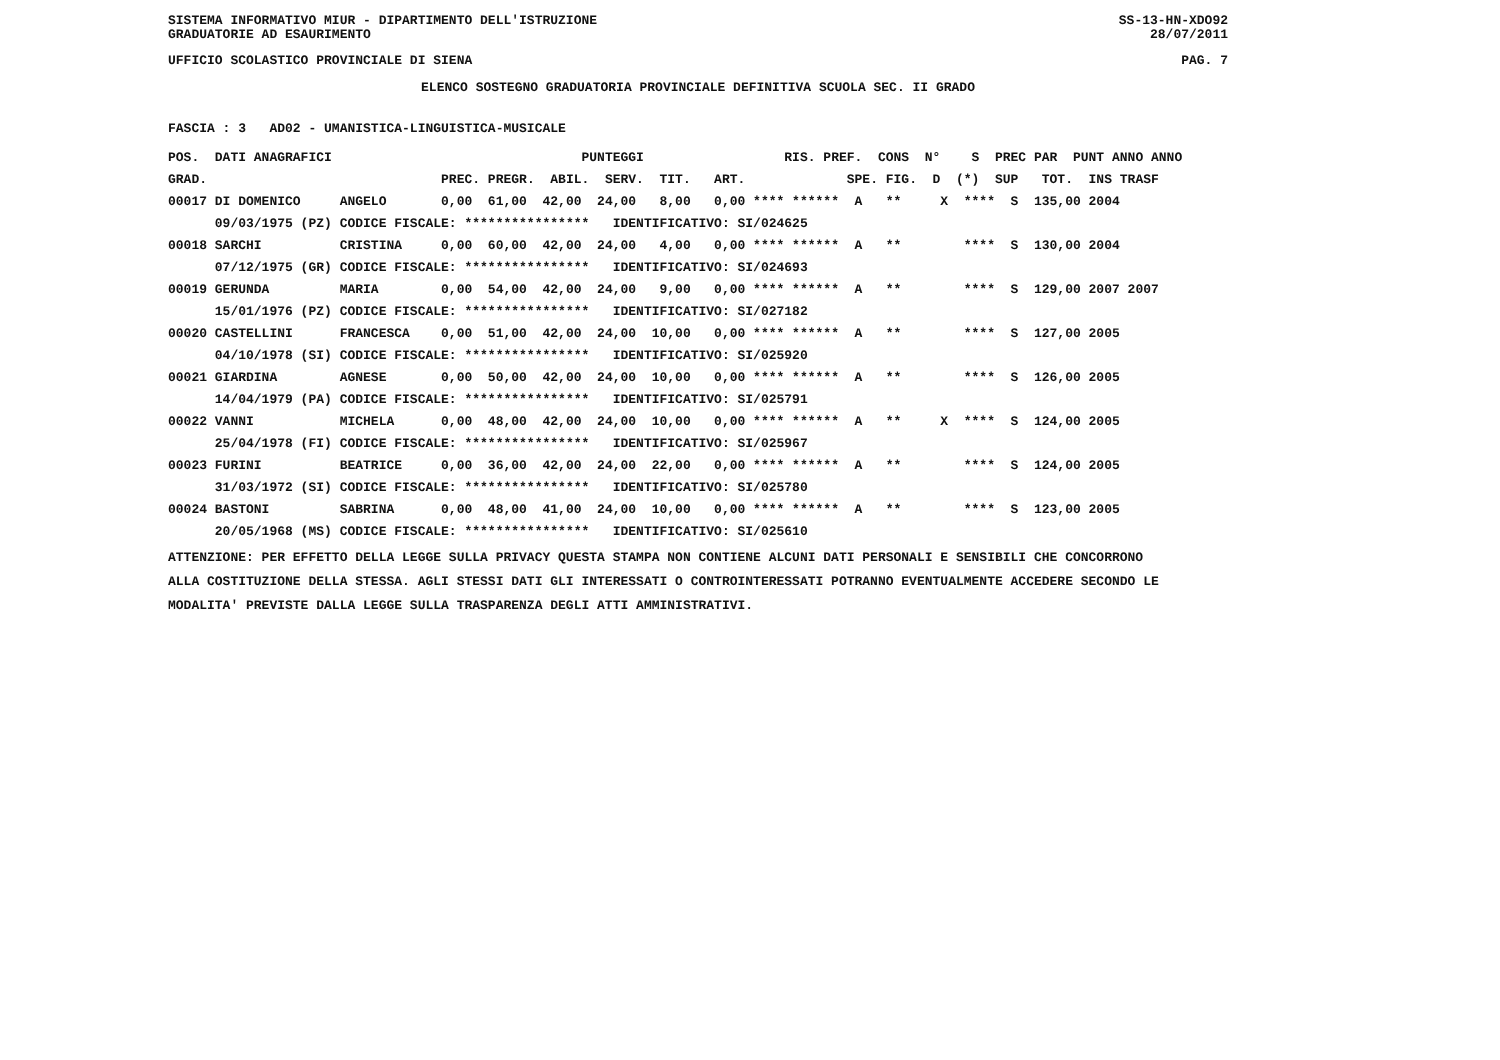SISTEMA INFORMATIVO MIUR - DIPARTIMENTO DELL'ISTRUZIONE SS-13-HN-XDO92
GRADUATORIE AD ESAURIMENTO 28/07/2011
UFFICIO SCOLASTICO PROVINCIALE DI SIENA PAG. 7
ELENCO SOSTEGNO GRADUATORIA PROVINCIALE DEFINITIVA SCUOLA SEC. II GRADO
FASCIA : 3 AD02 - UMANISTICA-LINGUISTICA-MUSICALE
| POS. DATI ANAGRAFICI | | PUNTEGGI RIS. PREF. CONS N° S PREC PAR PUNT ANNO ANNO |
| --- | --- | --- |
| GRAD. | | PREC. PREGR. ABIL. SERV. TIT. ART. SPE. FIG. D (*) SUP TOT. INS TRASF |
| 00017 DI DOMENICO | ANGELO | 0,00 61,00 42,00 24,00 8,00 0,00 **** ****** A ** X **** S 135,00 2004 |
| 09/03/1975 (PZ) | CODICE FISCALE: **************** IDENTIFICATIVO: SI/024625 | |
| 00018 SARCHI | CRISTINA | 0,00 60,00 42,00 24,00 4,00 0,00 **** ****** A ** **** S 130,00 2004 |
| 07/12/1975 (GR) | CODICE FISCALE: **************** IDENTIFICATIVO: SI/024693 | |
| 00019 GERUNDA | MARIA | 0,00 54,00 42,00 24,00 9,00 0,00 **** ****** A ** **** S 129,00 2007 2007 |
| 15/01/1976 (PZ) | CODICE FISCALE: **************** IDENTIFICATIVO: SI/027182 | |
| 00020 CASTELLINI | FRANCESCA | 0,00 51,00 42,00 24,00 10,00 0,00 **** ****** A ** **** S 127,00 2005 |
| 04/10/1978 (SI) | CODICE FISCALE: **************** IDENTIFICATIVO: SI/025920 | |
| 00021 GIARDINA | AGNESE | 0,00 50,00 42,00 24,00 10,00 0,00 **** ****** A ** **** S 126,00 2005 |
| 14/04/1979 (PA) | CODICE FISCALE: **************** IDENTIFICATIVO: SI/025791 | |
| 00022 VANNI | MICHELA | 0,00 48,00 42,00 24,00 10,00 0,00 **** ****** A ** X **** S 124,00 2005 |
| 25/04/1978 (FI) | CODICE FISCALE: **************** IDENTIFICATIVO: SI/025967 | |
| 00023 FURINI | BEATRICE | 0,00 36,00 42,00 24,00 22,00 0,00 **** ****** A ** **** S 124,00 2005 |
| 31/03/1972 (SI) | CODICE FISCALE: **************** IDENTIFICATIVO: SI/025780 | |
| 00024 BASTONI | SABRINA | 0,00 48,00 41,00 24,00 10,00 0,00 **** ****** A ** **** S 123,00 2005 |
| 20/05/1968 (MS) | CODICE FISCALE: **************** IDENTIFICATIVO: SI/025610 | |
ATTENZIONE: PER EFFETTO DELLA LEGGE SULLA PRIVACY QUESTA STAMPA NON CONTIENE ALCUNI DATI PERSONALI E SENSIBILI CHE CONCORRONO ALLA COSTITUZIONE DELLA STESSA. AGLI STESSI DATI GLI INTERESSATI O CONTROINTERESSATI POTRANNO EVENTUALMENTE ACCEDERE SECONDO LE MODALITA' PREVISTE DALLA LEGGE SULLA TRASPARENZA DEGLI ATTI AMMINISTRATIVI.